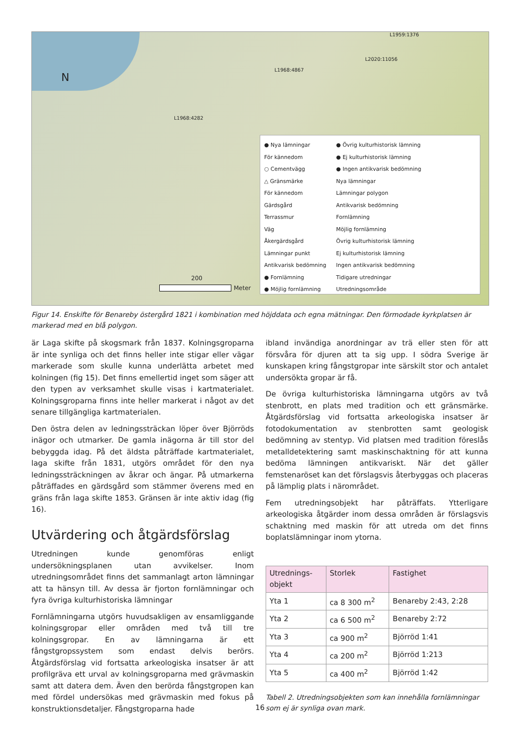N
L2020:11056
L1959:1376
L1968:4867
L1968:4282
200
Meter
● Nya lämningar
För kännedom
○ Cementvägg
△ Gränsmärke
För kännedom
Gärdsgård
Terrassmur
Väg
Åkergärdsgård
Lämningar punkt
Antikvarisk bedömning
● Fornlämning
● Möjlig fornlämning
● Övrig kulturhistorisk lämning
● Ej kulturhistorisk lämning
● Ingen antikvarisk bedömning
Nya lämningar
Lämningar polygon
Antikvarisk bedömning
Fornlämning
Möjlig fornlämning
Övrig kulturhistorisk lämning
Ej kulturhistorisk lämning
Ingen antikvarisk bedömning
Tidigare utredningar
Utredningsområde
Figur 14. Enskifte för Benareby östergård 1821 i kombination med höjddata och egna mätningar. Den förmodade kyrkplatsen är markerad med en blå polygon.
är Laga skifte på skogsmark från 1837. Kolningsgroparna är inte synliga och det finns heller inte stigar eller vägar markerade som skulle kunna underlätta arbetet med kolningen (fig 15). Det finns emellertid inget som säger att den typen av verksamhet skulle visas i kartmaterialet. Kolningsgroparna finns inte heller markerat i något av det senare tillgängliga kartmaterialen.
Den östra delen av ledningssträckan löper över Björröds inägor och utmarker. De gamla inägorna är till stor del bebyggda idag. På det äldsta påträffade kartmaterialet, laga skifte från 1831, utgörs området för den nya ledningssträckningen av åkrar och ängar. På utmarkerna påträffades en gärdsgård som stämmer överens med en gräns från laga skifte 1853. Gränsen är inte aktiv idag (fig 16).
Utvärdering och åtgärdsförslag
Utredningen kunde genomföras enligt undersökningsplanen utan avvikelser. Inom utredningsområdet finns det sammanlagt arton lämningar att ta hänsyn till. Av dessa är fjorton fornlämningar och fyra övriga kulturhistoriska lämningar
Fornlämningarna utgörs huvudsakligen av ensamliggande kolningsgropar eller områden med två till tre kolningsgropar. En av lämningarna är ett fångstgropssystem som endast delvis berörs. Åtgärdsförslag vid fortsatta arkeologiska insatser är att profilgräva ett urval av kolningsgroparna med grävmaskin samt att datera dem. Även den berörda fångstgropen kan med fördel undersökas med grävmaskin med fokus på konstruktionsdetaljer. Fångstgroparna hade
ibland invändiga anordningar av trä eller sten för att försvåra för djuren att ta sig upp. I södra Sverige är kunskapen kring fångstgropar inte särskilt stor och antalet undersökta gropar är få.
De övriga kulturhistoriska lämningarna utgörs av två stenbrott, en plats med tradition och ett gränsmärke. Åtgärdsförslag vid fortsatta arkeologiska insatser är fotodokumentation av stenbrotten samt geologisk bedömning av stentyp. Vid platsen med tradition föreslås metalldetektering samt maskinschaktning för att kunna bedöma lämningen antikvariskt. När det gäller femstenaröset kan det förslagsvis återbyggas och placeras på lämplig plats i närområdet.
Fem utredningsobjekt har påträffats. Ytterligare arkeologiska åtgärder inom dessa områden är förslagsvis schaktning med maskin för att utreda om det finns boplatslämningar inom ytorna.
| Utrednings- objekt | Storlek | Fastighet |
| Yta 1 | ca 8 300 m<sup>2</sup> | Benareby 2:43, 2:28 |
| Yta 2 | ca 6 500 m<sup>2</sup> | Benareby 2:72 |
| Yta 3 | ca 900 m<sup>2</sup> | Björröd 1:41 |
| Yta 4 | ca 200 m<sup>2</sup> | Björröd 1:213 |
| Yta 5 | ca 400 m<sup>2</sup> | Björröd 1:42 |
Tabell 2. Utredningsobjekten som kan innehålla fornlämningar som ej är synliga ovan mark.
16